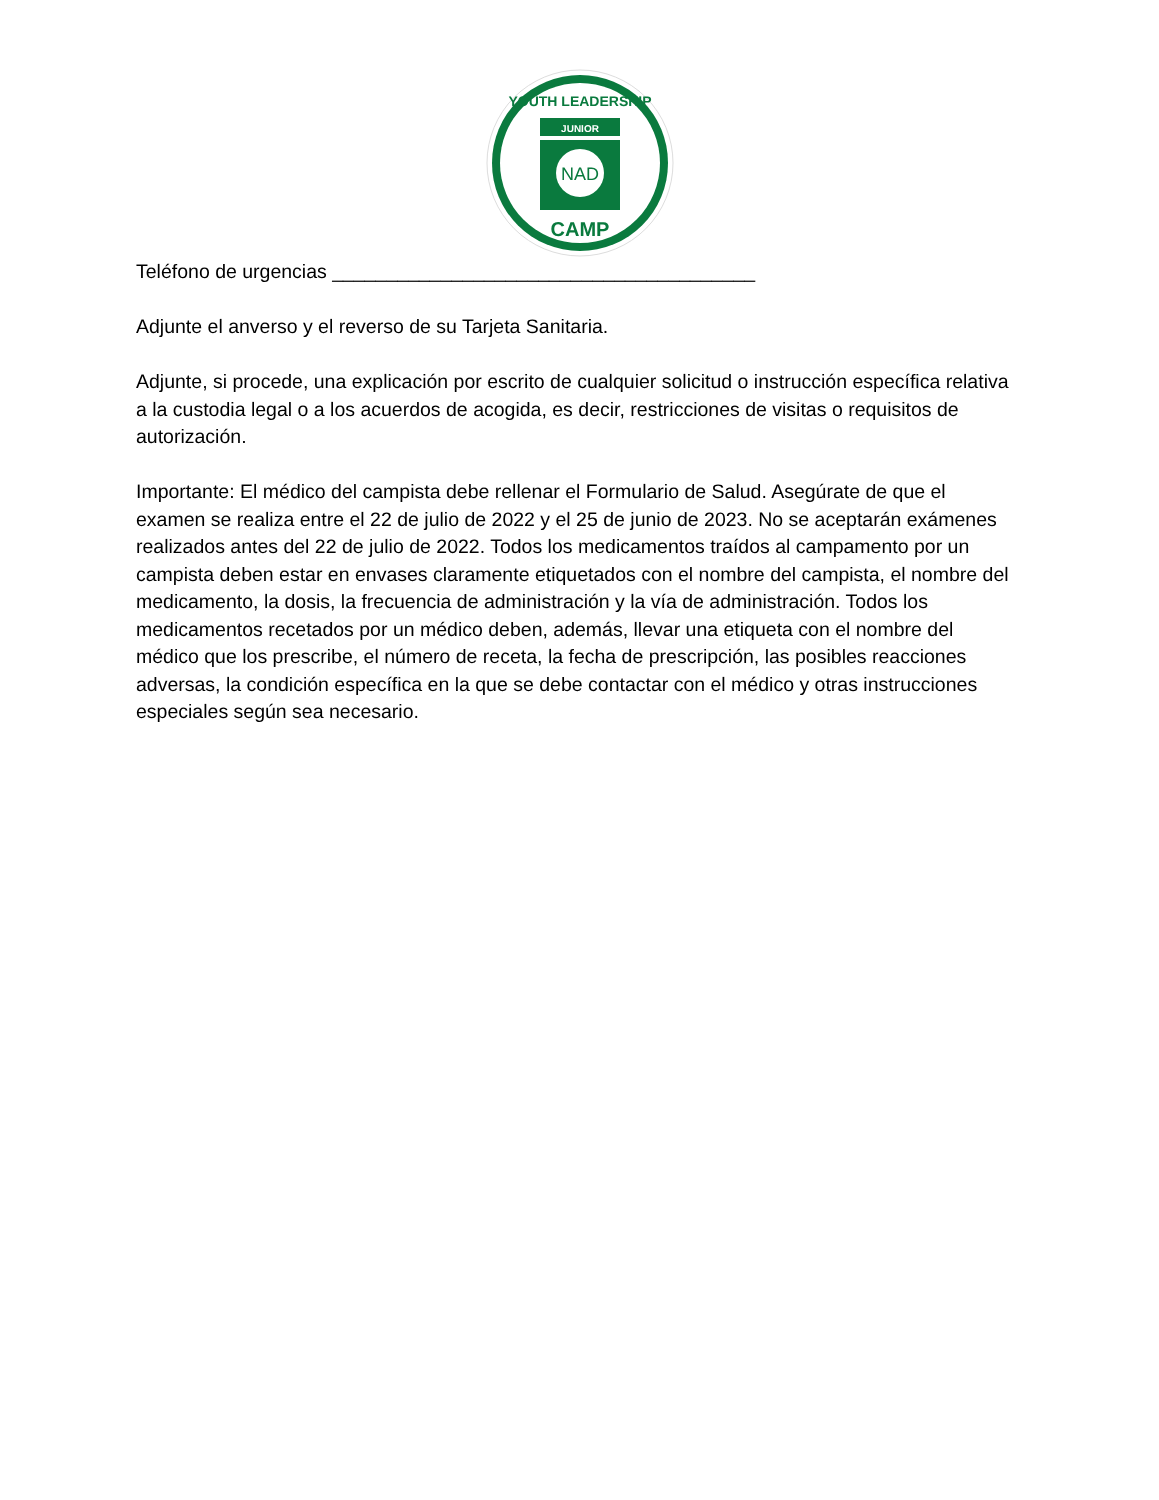JUNIOR
NAD
CAMP
YOUTH LEADERSHIP
Teléfono de urgencias _______________________________________
Adjunte el anverso y el reverso de su Tarjeta Sanitaria.
Adjunte, si procede, una explicación por escrito de cualquier solicitud o instrucción específica relativa a la custodia legal o a los acuerdos de acogida, es decir, restricciones de visitas o requisitos de autorización.
Importante: El médico del campista debe rellenar el Formulario de Salud. Asegúrate de que el examen se realiza entre el 22 de julio de 2022 y el 25 de junio de 2023. No se aceptarán exámenes realizados antes del 22 de julio de 2022. Todos los medicamentos traídos al campamento por un campista deben estar en envases claramente etiquetados con el nombre del campista, el nombre del medicamento, la dosis, la frecuencia de administración y la vía de administración. Todos los medicamentos recetados por un médico deben, además, llevar una etiqueta con el nombre del médico que los prescribe, el número de receta, la fecha de prescripción, las posibles reacciones adversas, la condición específica en la que se debe contactar con el médico y otras instrucciones especiales según sea necesario.